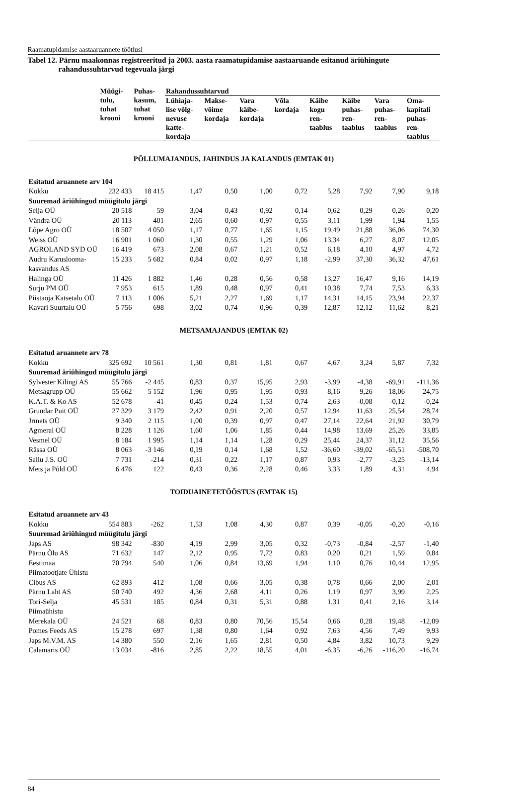Raamatupidamise aastaaruannete töötlusi
Tabel 12. Pärnu maakonnas registreeritud ja 2003. aasta raamatupidamise aastaaruande esitanud äriühingute rahandussuhtarvud tegevuala järgi
| | Müügi- tulu, tuhat krooni | Puhas- kasum, tuhat krooni | Rahandussuhtarvud | | | | | | | |
| --- | --- | --- | --- | --- | --- | --- | --- | --- | --- | --- |
| | | | Lühiaja- lise võlg- nevuse katte- kordaja | Makse- võime kordaja | Vara käibe- kordaja | Võla kordaja | Käibe kogu ren- taablus | Käibe puhas- ren- taablus | Vara puhas- ren- taablus | Oma- kapitali puhas- ren- taablus |
| PÕLLUMAJANDUS, JAHINDUS JA KALANDUS (EMTAK 01) | | | | | | | | | | |
| Esitatud aruannete arv 104 | | | | | | | | | | |
| Kokku | 232 433 | 18 415 | 1,47 | 0,50 | 1,00 | 0,72 | 5,28 | 7,92 | 7,90 | 9,18 |
| Suuremad äriühingud müügitulu järgi | | | | | | | | | | |
| Selja OÜ | 20 518 | 59 | 3,04 | 0,43 | 0,92 | 0,14 | 0,62 | 0,29 | 0,26 | 0,20 |
| Vändra OÜ | 20 113 | 401 | 2,65 | 0,60 | 0,97 | 0,55 | 3,11 | 1,99 | 1,94 | 1,55 |
| Lõpe Agro OÜ | 18 507 | 4 050 | 1,17 | 0,77 | 1,65 | 1,15 | 19,49 | 21,88 | 36,06 | 74,30 |
| Weiss OÜ | 16 901 | 1 060 | 1,30 | 0,55 | 1,29 | 1,06 | 13,34 | 6,27 | 8,07 | 12,05 |
| AGROLAND SYD OÜ | 16 419 | 673 | 2,08 | 0,67 | 1,21 | 0,52 | 6,18 | 4,10 | 4,97 | 4,72 |
| Audru Karuslooma- kasvandus AS | 15 233 | 5 682 | 0,84 | 0,02 | 0,97 | 1,18 | -2,99 | 37,30 | 36,32 | 47,61 |
| Halinga OÜ | 11 426 | 1 882 | 1,46 | 0,28 | 0,56 | 0,58 | 13,27 | 16,47 | 9,16 | 14,19 |
| Surju PM OÜ | 7 953 | 615 | 1,89 | 0,48 | 0,97 | 0,41 | 10,38 | 7,74 | 7,53 | 6,33 |
| Piistaoja Katsetalu OÜ | 7 113 | 1 006 | 5,21 | 2,27 | 1,69 | 1,17 | 14,31 | 14,15 | 23,94 | 22,37 |
| Kavari Suurtalu OÜ | 5 756 | 698 | 3,02 | 0,74 | 0,96 | 0,39 | 12,87 | 12,12 | 11,62 | 8,21 |
| METSAMAJANDUS (EMTAK 02) | | | | | | | | | | |
| Esitatud aruannete arv 78 | | | | | | | | | | |
| Kokku | 325 692 | 10 561 | 1,30 | 0,81 | 1,81 | 0,67 | 4,67 | 3,24 | 5,87 | 7,32 |
| Suuremad äriühingud müügitulu järgi | | | | | | | | | | |
| Sylvester Kilingi AS | 55 766 | -2 445 | 0,83 | 0,37 | 15,95 | 2,93 | -3,99 | -4,38 | -69,91 | -111,36 |
| Metsagrupp OÜ | 55 662 | 5 152 | 1,96 | 0,95 | 1,95 | 0,93 | 8,16 | 9,26 | 18,06 | 24,75 |
| K.A.T. & Ko AS | 52 678 | -41 | 0,45 | 0,24 | 1,53 | 0,74 | 2,63 | -0,08 | -0,12 | -0,24 |
| Grundar Puit OÜ | 27 329 | 3 179 | 2,42 | 0,91 | 2,20 | 0,57 | 12,94 | 11,63 | 25,54 | 28,74 |
| Jrmets OÜ | 9 340 | 2 115 | 1,00 | 0,39 | 0,97 | 0,47 | 27,14 | 22,64 | 21,92 | 30,79 |
| Agmeral OÜ | 8 228 | 1 126 | 1,60 | 1,06 | 1,85 | 0,44 | 14,98 | 13,69 | 25,26 | 33,85 |
| Vesmel OÜ | 8 184 | 1 995 | 1,14 | 1,14 | 1,28 | 0,29 | 25,44 | 24,37 | 31,12 | 35,56 |
| Rässa OÜ | 8 063 | -3 146 | 0,19 | 0,14 | 1,68 | 1,52 | -36,60 | -39,02 | -65,51 | -508,70 |
| Sallu J.S. OÜ | 7 731 | -214 | 0,31 | 0,22 | 1,17 | 0,87 | 0,93 | -2,77 | -3,25 | -13,14 |
| Mets ja Põld OÜ | 6 476 | 122 | 0,43 | 0,36 | 2,28 | 0,46 | 3,33 | 1,89 | 4,31 | 4,94 |
| TOIDUAINETETÖÖSTUS (EMTAK 15) | | | | | | | | | | |
| Esitatud aruannete arv 43 | | | | | | | | | | |
| Kokku | 554 883 | -262 | 1,53 | 1,08 | 4,30 | 0,87 | 0,39 | -0,05 | -0,20 | -0,16 |
| Suuremad äriühingud müügitulu järgi | | | | | | | | | | |
| Japs AS | 98 342 | -830 | 4,19 | 2,99 | 3,05 | 0,32 | -0,73 | -0,84 | -2,57 | -1,40 |
| Pärnu Õlu AS | 71 632 | 147 | 2,12 | 0,95 | 7,72 | 0,83 | 0,20 | 0,21 | 1,59 | 0,84 |
| Eestimaa Piimatootjate Ühistu | 70 794 | 540 | 1,06 | 0,84 | 13,69 | 1,94 | 1,10 | 0,76 | 10,44 | 12,95 |
| Cibus AS | 62 893 | 412 | 1,08 | 0,66 | 3,05 | 0,38 | 0,78 | 0,66 | 2,00 | 2,01 |
| Pärnu Laht AS | 50 740 | 492 | 4,36 | 2,68 | 4,11 | 0,26 | 1,19 | 0,97 | 3,99 | 2,25 |
| Tori-Selja Piimaühistu | 45 531 | 185 | 0,84 | 0,31 | 5,31 | 0,88 | 1,31 | 0,41 | 2,16 | 3,14 |
| Merekala OÜ | 24 521 | 68 | 0,83 | 0,80 | 70,56 | 15,54 | 0,66 | 0,28 | 19,48 | -12,09 |
| Pomes Feeds AS | 15 278 | 697 | 1,38 | 0,80 | 1,64 | 0,92 | 7,63 | 4,56 | 7,49 | 9,93 |
| Japs M.V.M. AS | 14 380 | 550 | 2,16 | 1,65 | 2,81 | 0,50 | 4,84 | 3,82 | 10,73 | 9,29 |
| Calamaris OÜ | 13 034 | -816 | 2,85 | 2,22 | 18,55 | 4,01 | -6,35 | -6,26 | -116,20 | -16,74 |
84